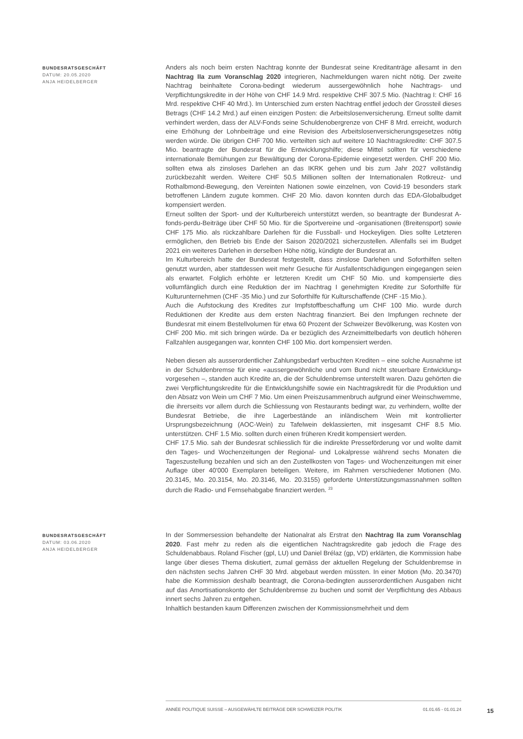BUNDESRATSGESCHÄFT
DATUM: 20.05.2020
ANJA HEIDELBERGER
Anders als noch beim ersten Nachtrag konnte der Bundesrat seine Kreditanträge allesamt in den Nachtrag IIa zum Voranschlag 2020 integrieren, Nachmeldungen waren nicht nötig. Der zweite Nachtrag beinhaltete Corona-bedingt wiederum aussergewöhnlich hohe Nachtrags- und Verpflichtungskredite in der Höhe von CHF 14.9 Mrd. respektive CHF 307.5 Mio. (Nachtrag I: CHF 16 Mrd. respektive CHF 40 Mrd.). Im Unterschied zum ersten Nachtrag entfiel jedoch der Grossteil dieses Betrags (CHF 14.2 Mrd.) auf einen einzigen Posten: die Arbeitslosenversicherung. Erneut sollte damit verhindert werden, dass der ALV-Fonds seine Schuldenobergrenze von CHF 8 Mrd. erreicht, wodurch eine Erhöhung der Lohnbeiträge und eine Revision des Arbeitslosenversicherungsgesetzes nötig werden würde. Die übrigen CHF 700 Mio. verteilten sich auf weitere 10 Nachtragskredite: CHF 307.5 Mio. beantragte der Bundesrat für die Entwicklungshilfe; diese Mittel sollten für verschiedene internationale Bemühungen zur Bewältigung der Corona-Epidemie eingesetzt werden. CHF 200 Mio. sollten etwa als zinsloses Darlehen an das IKRK gehen und bis zum Jahr 2027 vollständig zurückbezahlt werden. Weitere CHF 50.5 Millionen sollten der Internationalen Rotkreuz- und Rothalbmond-Bewegung, den Vereinten Nationen sowie einzelnen, von Covid-19 besonders stark betroffenen Ländern zugute kommen. CHF 20 Mio. davon konnten durch das EDA-Globalbudget kompensiert werden.
Erneut sollten der Sport- und der Kulturbereich unterstützt werden, so beantragte der Bundesrat A-fonds-perdu-Beiträge über CHF 50 Mio. für die Sportvereine und -organisationen (Breitensport) sowie CHF 175 Mio. als rückzahlbare Darlehen für die Fussball- und Hockeyligen. Dies sollte Letzteren ermöglichen, den Betrieb bis Ende der Saison 2020/2021 sicherzustellen. Allenfalls sei im Budget 2021 ein weiteres Darlehen in derselben Höhe nötig, kündigte der Bundesrat an.
Im Kulturbereich hatte der Bundesrat festgestellt, dass zinslose Darlehen und Soforthilfen selten genutzt wurden, aber stattdessen weit mehr Gesuche für Ausfallentschädigungen eingegangen seien als erwartet. Folglich erhöhte er letzteren Kredit um CHF 50 Mio. und kompensierte dies vollumfänglich durch eine Reduktion der im Nachtrag I genehmigten Kredite zur Soforthilfe für Kulturunternehmen (CHF -35 Mio.) und zur Soforthilfe für Kulturschaffende (CHF -15 Mio.).
Auch die Aufstockung des Kredites zur Impfstoffbeschaffung um CHF 100 Mio. wurde durch Reduktionen der Kredite aus dem ersten Nachtrag finanziert. Bei den Impfungen rechnete der Bundesrat mit einem Bestellvolumen für etwa 60 Prozent der Schweizer Bevölkerung, was Kosten von CHF 200 Mio. mit sich bringen würde. Da er bezüglich des Arzneimittelbedarfs von deutlich höheren Fallzahlen ausgegangen war, konnten CHF 100 Mio. dort kompensiert werden.
Neben diesen als ausserordentlicher Zahlungsbedarf verbuchten Krediten – eine solche Ausnahme ist in der Schuldenbremse für eine «aussergewöhnliche und vom Bund nicht steuerbare Entwicklung» vorgesehen –, standen auch Kredite an, die der Schuldenbremse unterstellt waren. Dazu gehörten die zwei Verpflichtungskredite für die Entwicklungshilfe sowie ein Nachtragskredit für die Produktion und den Absatz von Wein um CHF 7 Mio. Um einen Preiszusammenbruch aufgrund einer Weinschwemme, die ihrerseits vor allem durch die Schliessung von Restaurants bedingt war, zu verhindern, wollte der Bundesrat Betriebe, die ihre Lagerbestände an inländischem Wein mit kontrollierter Ursprungsbezeichnung (AOC-Wein) zu Tafelwein deklassierten, mit insgesamt CHF 8.5 Mio. unterstützen. CHF 1.5 Mio. sollten durch einen früheren Kredit kompensiert werden.
CHF 17.5 Mio. sah der Bundesrat schliesslich für die indirekte Presseförderung vor und wollte damit den Tages- und Wochenzeitungen der Regional- und Lokalpresse während sechs Monaten die Tageszustellung bezahlen und sich an den Zustellkosten von Tages- und Wochenzeitungen mit einer Auflage über 40'000 Exemplaren beteiligen. Weitere, im Rahmen verschiedener Motionen (Mo. 20.3145, Mo. 20.3154, Mo. 20.3146, Mo. 20.3155) geforderte Unterstützungsmassnahmen sollten durch die Radio- und Fernsehabgabe finanziert werden. <sup>23</sup>
BUNDESRATSGESCHÄFT
DATUM: 03.06.2020
ANJA HEIDELBERGER
In der Sommersession behandelte der Nationalrat als Erstrat den Nachtrag IIa zum Voranschlag 2020. Fast mehr zu reden als die eigentlichen Nachtragskredite gab jedoch die Frage des Schuldenabbaus. Roland Fischer (gpl, LU) und Daniel Brélaz (gp, VD) erklärten, die Kommission habe lange über dieses Thema diskutiert, zumal gemäss der aktuellen Regelung der Schuldenbremse in den nächsten sechs Jahren CHF 30 Mrd. abgebaut werden müssten. In einer Motion (Mo. 20.3470) habe die Kommission deshalb beantragt, die Corona-bedingten ausserordentlichen Ausgaben nicht auf das Amortisationskonto der Schuldenbremse zu buchen und somit der Verpflichtung des Abbaus innert sechs Jahren zu entgehen.
Inhaltlich bestanden kaum Differenzen zwischen der Kommissionsmehrheit und dem
ANNÉE POLITIQUE SUISSE – AUSGEWÄHLTE BEITRÄGE DER SCHWEIZER POLITIK 01.01.65 - 01.01.24
15